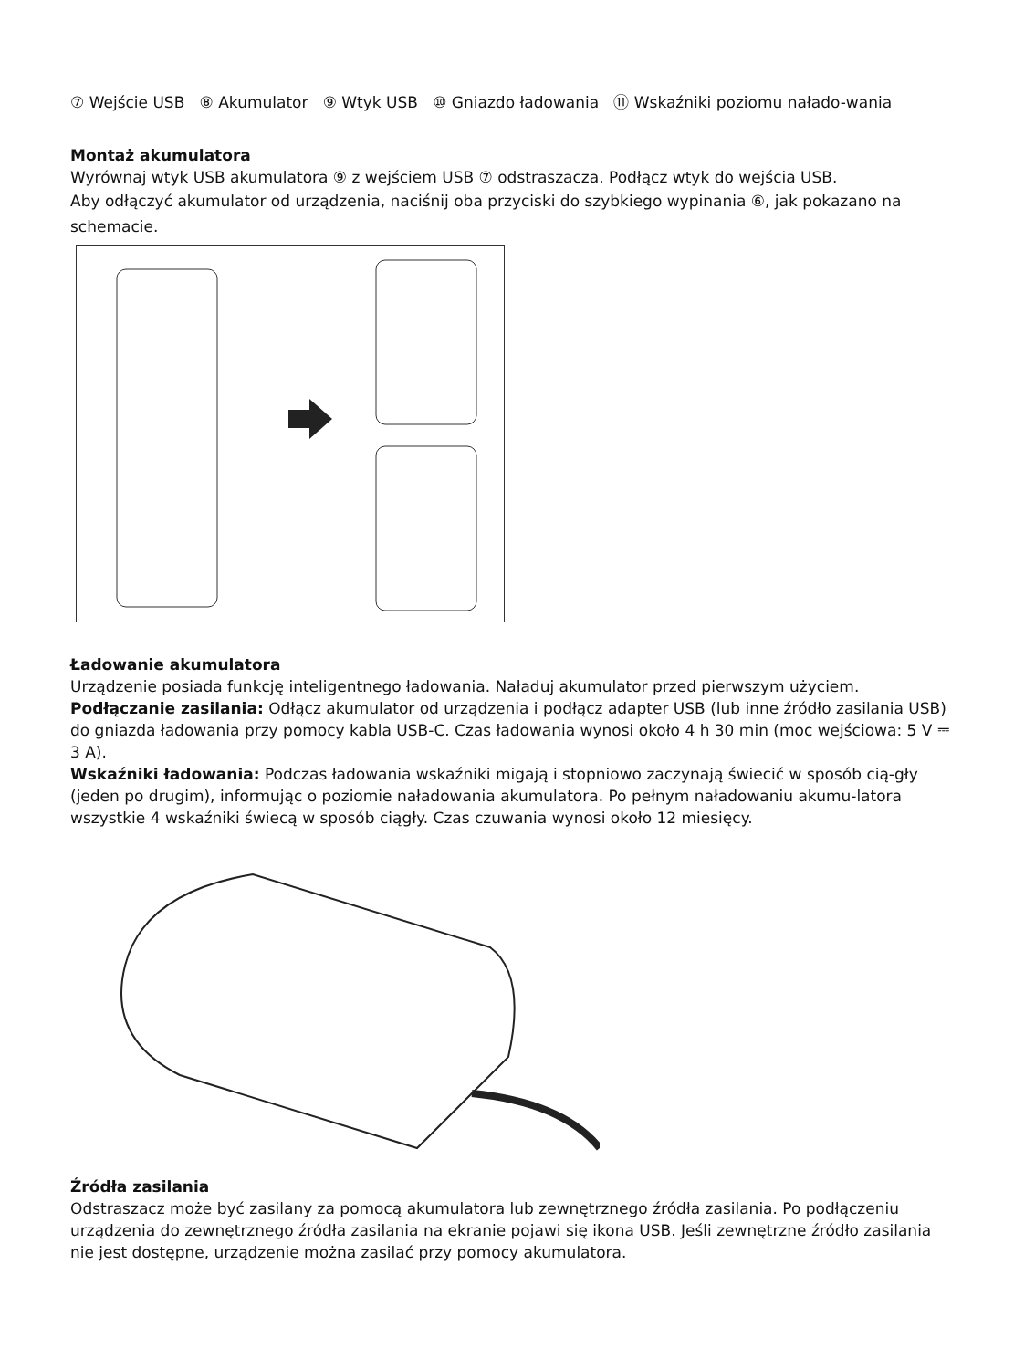⑦ Wejście USB ⑧ Akumulator ⑨ Wtyk USB ⑩ Gniazdo ładowania ⑪ Wskaźniki poziomu nałado-wania
Montaż akumulatora
Wyrównaj wtyk USB akumulatora ⑨ z wejściem USB ⑦ odstraszacza. Podłącz wtyk do wejścia USB.
Aby odłączyć akumulator od urządzenia, naciśnij oba przyciski do szybkiego wypinania ⑥, jak pokazano na schemacie.
Ładowanie akumulatora
Urządzenie posiada funkcję inteligentnego ładowania. Naładuj akumulator przed pierwszym użyciem.
Podłączanie zasilania: Odłącz akumulator od urządzenia i podłącz adapter USB (lub inne źródło zasilania USB) do gniazda ładowania przy pomocy kabla USB-C. Czas ładowania wynosi około 4 h 30 min (moc wejściowa: 5 V ⎓ 3 A).
Wskaźniki ładowania: Podczas ładowania wskaźniki migają i stopniowo zaczynają świecić w sposób cią-gły (jeden po drugim), informując o poziomie naładowania akumulatora. Po pełnym naładowaniu akumu-latora wszystkie 4 wskaźniki świecą w sposób ciągły. Czas czuwania wynosi około 12 miesięcy.
Źródła zasilania
Odstraszacz może być zasilany za pomocą akumulatora lub zewnętrznego źródła zasilania. Po podłączeniu urządzenia do zewnętrznego źródła zasilania na ekranie pojawi się ikona USB. Jeśli zewnętrzne źródło zasilania nie jest dostępne, urządzenie można zasilać przy pomocy akumulatora.